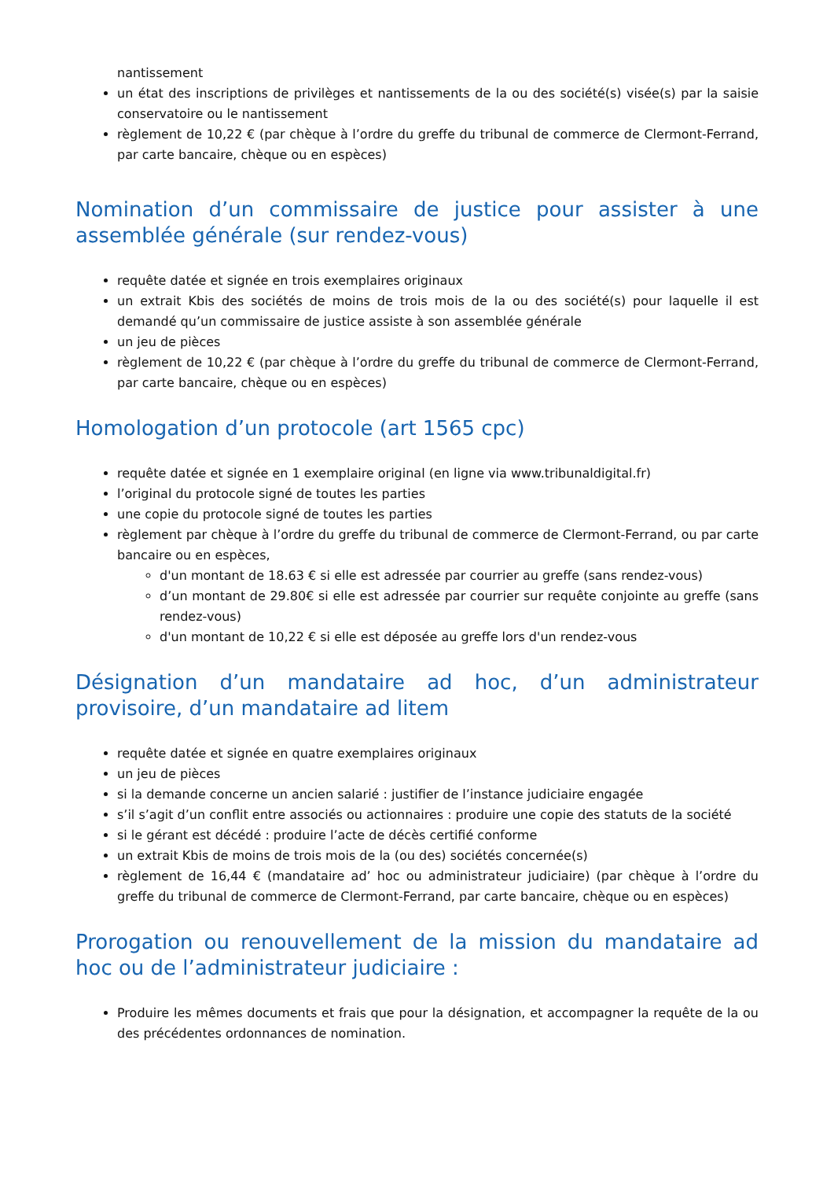nantissement
un état des inscriptions de privilèges et nantissements de la ou des société(s) visée(s) par la saisie conservatoire ou le nantissement
règlement de 10,22 € (par chèque à l’ordre du greffe du tribunal de commerce de Clermont-Ferrand, par carte bancaire, chèque ou en espèces)
Nomination d’un commissaire de justice pour assister à une assemblée générale (sur rendez-vous)
requête datée et signée en trois exemplaires originaux
un extrait Kbis des sociétés de moins de trois mois de la ou des société(s) pour laquelle il est demandé qu’un commissaire de justice assiste à son assemblée générale
un jeu de pièces
règlement de 10,22 € (par chèque à l’ordre du greffe du tribunal de commerce de Clermont-Ferrand, par carte bancaire, chèque ou en espèces)
Homologation d’un protocole (art 1565 cpc)
requête datée et signée en 1 exemplaire original (en ligne via www.tribunaldigital.fr)
l’original du protocole signé de toutes les parties
une copie du protocole signé de toutes les parties
règlement par chèque à l’ordre du greffe du tribunal de commerce de Clermont-Ferrand, ou par carte bancaire ou en espèces,
d'un montant de 18.63 € si elle est adressée par courrier au greffe (sans rendez-vous)
d’un montant de 29.80€ si elle est adressée par courrier sur requête conjointe au greffe (sans rendez-vous)
d'un montant de 10,22 € si elle est déposée au greffe lors d'un rendez-vous
Désignation d’un mandataire ad hoc, d’un administrateur provisoire, d’un mandataire ad litem
requête datée et signée en quatre exemplaires originaux
un jeu de pièces
si la demande concerne un ancien salarié : justifier de l’instance judiciaire engagée
s’il s’agit d’un conflit entre associés ou actionnaires : produire une copie des statuts de la société
si le gérant est décédé : produire l’acte de décès certifié conforme
un extrait Kbis de moins de trois mois de la (ou des) sociétés concernée(s)
règlement de 16,44 € (mandataire ad’ hoc ou administrateur judiciaire) (par chèque à l’ordre du greffe du tribunal de commerce de Clermont-Ferrand, par carte bancaire, chèque ou en espèces)
Prorogation ou renouvellement de la mission du mandataire ad hoc ou de l’administrateur judiciaire :
Produire les mêmes documents et frais que pour la désignation, et accompagner la requête de la ou des précédentes ordonnances de nomination.